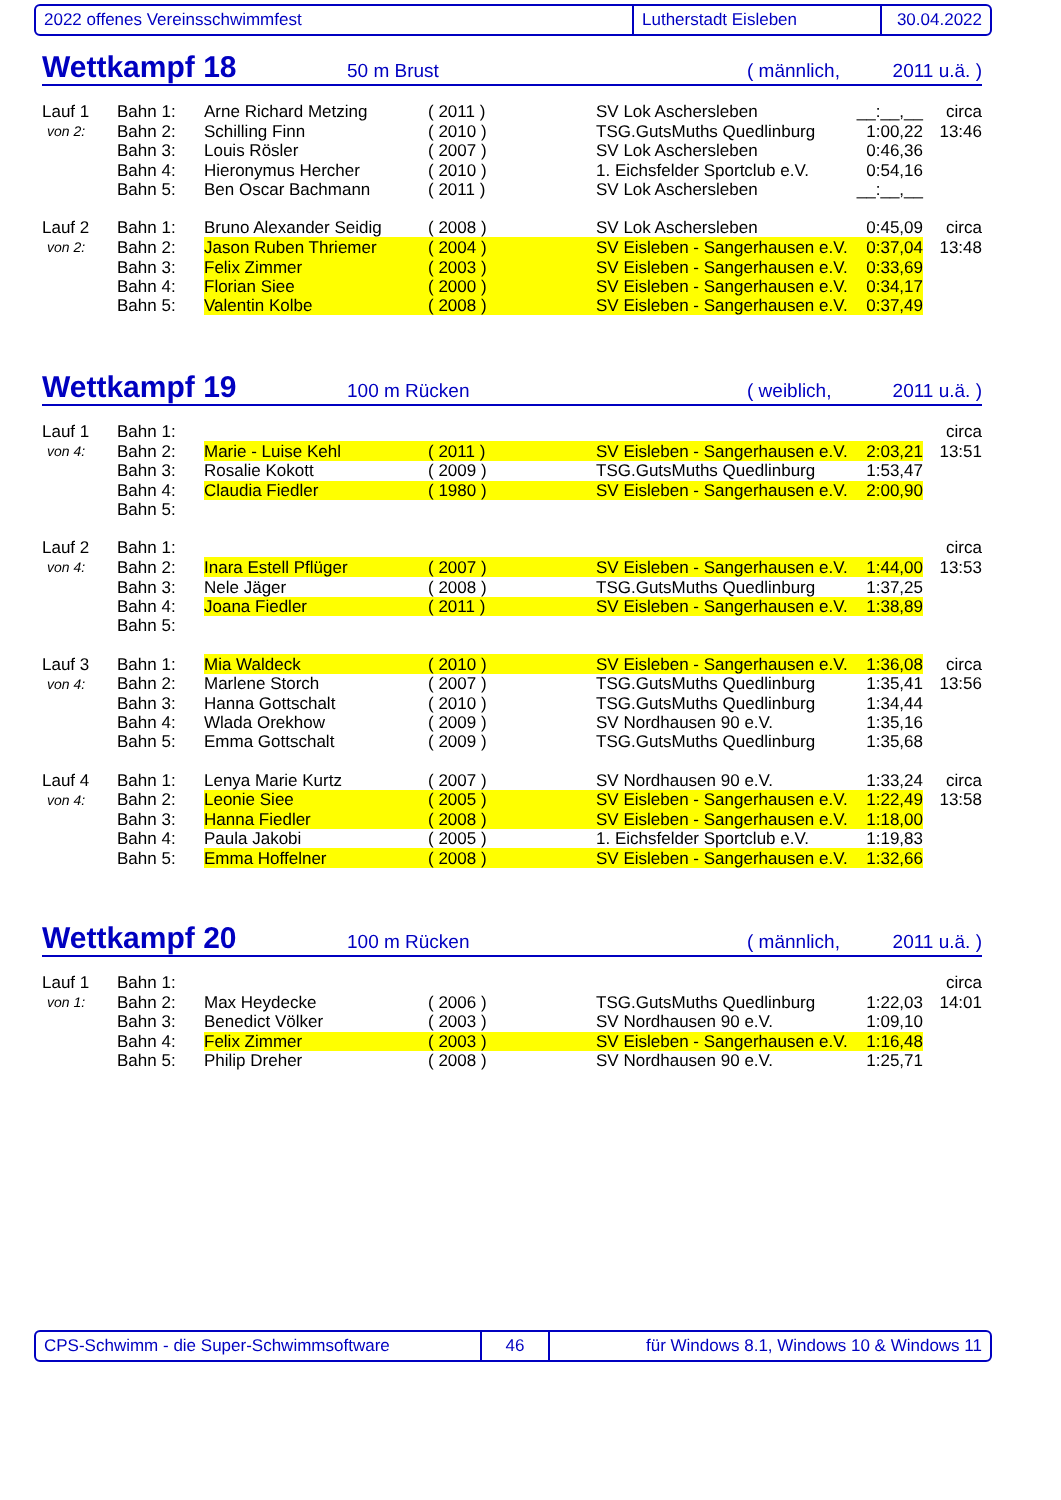2022 offenes Vereinsschwimmfest Lutherstadt Eisleben 30.04.2022
Wettkampf 18 50 m Brust ( männlich, 2011 u.ä. )
| Lauf 1 | Bahn 1: | Arne Richard Metzing | ( 2011 ) | SV Lok Aschersleben | __:__,__ | circa |
| von 2: | Bahn 2: | Schilling Finn | ( 2010 ) | TSG.GutsMuths Quedlinburg | 1:00,22 | 13:46 |
| | Bahn 3: | Louis Rösler | ( 2007 ) | SV Lok Aschersleben | 0:46,36 | |
| | Bahn 4: | Hieronymus Hercher | ( 2010 ) | 1. Eichsfelder Sportclub e.V. | 0:54,16 | |
| | Bahn 5: | Ben Oscar Bachmann | ( 2011 ) | SV Lok Aschersleben | __:__,__ | |
| Lauf 2 | Bahn 1: | Bruno Alexander Seidig | ( 2008 ) | SV Lok Aschersleben | 0:45,09 | circa |
| von 2: | Bahn 2: | Jason Ruben Thriemer | ( 2004 ) | SV Eisleben - Sangerhausen e.V. | 0:37,04 | 13:48 |
| | Bahn 3: | Felix Zimmer | ( 2003 ) | SV Eisleben - Sangerhausen e.V. | 0:33,69 | |
| | Bahn 4: | Florian Siee | ( 2000 ) | SV Eisleben - Sangerhausen e.V. | 0:34,17 | |
| | Bahn 5: | Valentin Kolbe | ( 2008 ) | SV Eisleben - Sangerhausen e.V. | 0:37,49 | |
Wettkampf 19 100 m Rücken ( weiblich, 2011 u.ä. )
| Lauf 1 | Bahn 1: | | | | | circa |
| von 4: | Bahn 2: | Marie - Luise Kehl | ( 2011 ) | SV Eisleben - Sangerhausen e.V. | 2:03,21 | 13:51 |
| | Bahn 3: | Rosalie Kokott | ( 2009 ) | TSG.GutsMuths Quedlinburg | 1:53,47 | |
| | Bahn 4: | Claudia Fiedler | ( 1980 ) | SV Eisleben - Sangerhausen e.V. | 2:00,90 | |
| | Bahn 5: | | | | | |
| Lauf 2 | Bahn 1: | | | | | circa |
| von 4: | Bahn 2: | Inara Estell Pflüger | ( 2007 ) | SV Eisleben - Sangerhausen e.V. | 1:44,00 | 13:53 |
| | Bahn 3: | Nele Jäger | ( 2008 ) | TSG.GutsMuths Quedlinburg | 1:37,25 | |
| | Bahn 4: | Joana Fiedler | ( 2011 ) | SV Eisleben - Sangerhausen e.V. | 1:38,89 | |
| | Bahn 5: | | | | | |
| Lauf 3 | Bahn 1: | Mia Waldeck | ( 2010 ) | SV Eisleben - Sangerhausen e.V. | 1:36,08 | circa |
| von 4: | Bahn 2: | Marlene Storch | ( 2007 ) | TSG.GutsMuths Quedlinburg | 1:35,41 | 13:56 |
| | Bahn 3: | Hanna Gottschalt | ( 2010 ) | TSG.GutsMuths Quedlinburg | 1:34,44 | |
| | Bahn 4: | Wlada Orekhow | ( 2009 ) | SV Nordhausen 90 e.V. | 1:35,16 | |
| | Bahn 5: | Emma Gottschalt | ( 2009 ) | TSG.GutsMuths Quedlinburg | 1:35,68 | |
| Lauf 4 | Bahn 1: | Lenya Marie Kurtz | ( 2007 ) | SV Nordhausen 90 e.V. | 1:33,24 | circa |
| von 4: | Bahn 2: | Leonie Siee | ( 2005 ) | SV Eisleben - Sangerhausen e.V. | 1:22,49 | 13:58 |
| | Bahn 3: | Hanna Fiedler | ( 2008 ) | SV Eisleben - Sangerhausen e.V. | 1:18,00 | |
| | Bahn 4: | Paula Jakobi | ( 2005 ) | 1. Eichsfelder Sportclub e.V. | 1:19,83 | |
| | Bahn 5: | Emma Hoffelner | ( 2008 ) | SV Eisleben - Sangerhausen e.V. | 1:32,66 | |
Wettkampf 20 100 m Rücken ( männlich, 2011 u.ä. )
| Lauf 1 | Bahn 1: | | | | | circa |
| von 1: | Bahn 2: | Max Heydecke | ( 2006 ) | TSG.GutsMuths Quedlinburg | 1:22,03 | 14:01 |
| | Bahn 3: | Benedict Völker | ( 2003 ) | SV Nordhausen 90 e.V. | 1:09,10 | |
| | Bahn 4: | Felix Zimmer | ( 2003 ) | SV Eisleben - Sangerhausen e.V. | 1:16,48 | |
| | Bahn 5: | Philip Dreher | ( 2008 ) | SV Nordhausen 90 e.V. | 1:25,71 | |
CPS-Schwimm - die Super-Schwimmsoftware 46 für Windows 8.1, Windows 10 & Windows 11